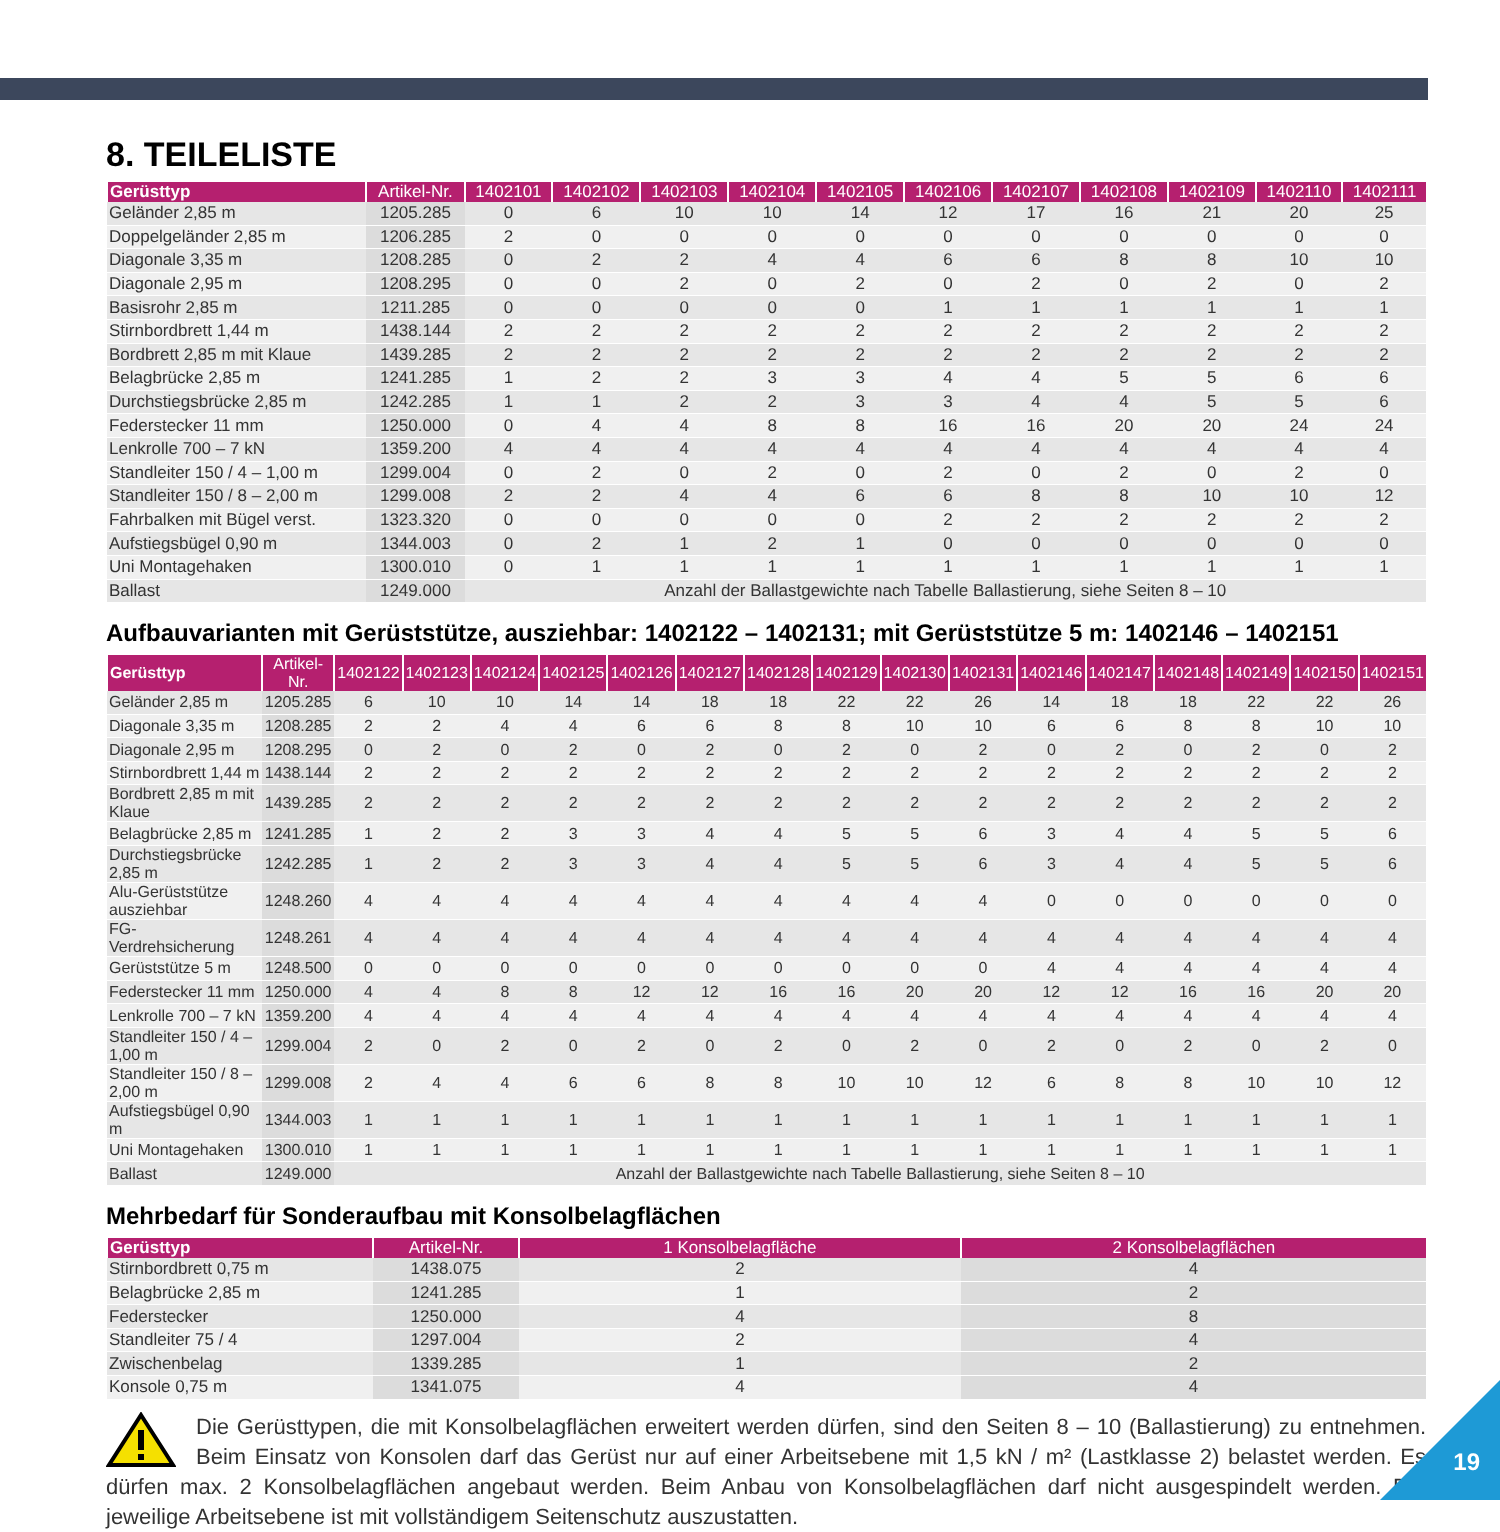8. TEILELISTE
| Gerüsttyp | Artikel-Nr. | 1402101 | 1402102 | 1402103 | 1402104 | 1402105 | 1402106 | 1402107 | 1402108 | 1402109 | 1402110 | 1402111 |
| --- | --- | --- | --- | --- | --- | --- | --- | --- | --- | --- | --- | --- |
| Geländer 2,85 m | 1205.285 | 0 | 6 | 10 | 10 | 14 | 12 | 17 | 16 | 21 | 20 | 25 |
| Doppelgeländer 2,85 m | 1206.285 | 2 | 0 | 0 | 0 | 0 | 0 | 0 | 0 | 0 | 0 | 0 |
| Diagonale 3,35 m | 1208.285 | 0 | 2 | 2 | 4 | 4 | 6 | 6 | 8 | 8 | 10 | 10 |
| Diagonale 2,95 m | 1208.295 | 0 | 0 | 2 | 0 | 2 | 0 | 2 | 0 | 2 | 0 | 2 |
| Basisrohr 2,85 m | 1211.285 | 0 | 0 | 0 | 0 | 0 | 1 | 1 | 1 | 1 | 1 | 1 |
| Stirnbordbrett 1,44 m | 1438.144 | 2 | 2 | 2 | 2 | 2 | 2 | 2 | 2 | 2 | 2 | 2 |
| Bordbrett 2,85 m mit Klaue | 1439.285 | 2 | 2 | 2 | 2 | 2 | 2 | 2 | 2 | 2 | 2 | 2 |
| Belagbrücke 2,85 m | 1241.285 | 1 | 2 | 2 | 3 | 3 | 4 | 4 | 5 | 5 | 6 | 6 |
| Durchstiegsbrücke 2,85 m | 1242.285 | 1 | 1 | 2 | 2 | 3 | 3 | 4 | 4 | 5 | 5 | 6 |
| Federstecker 11 mm | 1250.000 | 0 | 4 | 4 | 8 | 8 | 16 | 16 | 20 | 20 | 24 | 24 |
| Lenkrolle 700 – 7 kN | 1359.200 | 4 | 4 | 4 | 4 | 4 | 4 | 4 | 4 | 4 | 4 | 4 |
| Standleiter 150 / 4 – 1,00 m | 1299.004 | 0 | 2 | 0 | 2 | 0 | 2 | 0 | 2 | 0 | 2 | 0 |
| Standleiter 150 / 8 – 2,00 m | 1299.008 | 2 | 2 | 4 | 4 | 6 | 6 | 8 | 8 | 10 | 10 | 12 |
| Fahrbalken mit Bügel verst. | 1323.320 | 0 | 0 | 0 | 0 | 0 | 2 | 2 | 2 | 2 | 2 | 2 |
| Aufstiegsbügel 0,90 m | 1344.003 | 0 | 2 | 1 | 2 | 1 | 0 | 0 | 0 | 0 | 0 | 0 |
| Uni Montagehaken | 1300.010 | 0 | 1 | 1 | 1 | 1 | 1 | 1 | 1 | 1 | 1 | 1 |
| Ballast | 1249.000 | Anzahl der Ballastgewichte nach Tabelle Ballastierung, siehe Seiten 8 – 10 | | | | | | | | | | |
Aufbauvarianten mit Gerüststütze, ausziehbar: 1402122 – 1402131; mit Gerüststütze 5 m: 1402146 – 1402151
| Gerüsttyp | Artikel-Nr. | 1402122 | 1402123 | 1402124 | 1402125 | 1402126 | 1402127 | 1402128 | 1402129 | 1402130 | 1402131 | 1402146 | 1402147 | 1402148 | 1402149 | 1402150 | 1402151 |
| --- | --- | --- | --- | --- | --- | --- | --- | --- | --- | --- | --- | --- | --- | --- | --- | --- | --- |
| Geländer 2,85 m | 1205.285 | 6 | 10 | 10 | 14 | 14 | 18 | 18 | 22 | 22 | 26 | 14 | 18 | 18 | 22 | 22 | 26 |
| Diagonale 3,35 m | 1208.285 | 2 | 2 | 4 | 4 | 6 | 6 | 8 | 8 | 10 | 10 | 6 | 6 | 8 | 8 | 10 | 10 |
| Diagonale 2,95 m | 1208.295 | 0 | 2 | 0 | 2 | 0 | 2 | 0 | 2 | 0 | 2 | 0 | 2 | 0 | 2 | 0 | 2 |
| Stirnbordbrett 1,44 m | 1438.144 | 2 | 2 | 2 | 2 | 2 | 2 | 2 | 2 | 2 | 2 | 2 | 2 | 2 | 2 | 2 | 2 |
| Bordbrett 2,85 m mit Klaue | 1439.285 | 2 | 2 | 2 | 2 | 2 | 2 | 2 | 2 | 2 | 2 | 2 | 2 | 2 | 2 | 2 | 2 |
| Belagbrücke 2,85 m | 1241.285 | 1 | 2 | 2 | 3 | 3 | 4 | 4 | 5 | 5 | 6 | 3 | 4 | 4 | 5 | 5 | 6 |
| Durchstiegsbrücke 2,85 m | 1242.285 | 1 | 2 | 2 | 3 | 3 | 4 | 4 | 5 | 5 | 6 | 3 | 4 | 4 | 5 | 5 | 6 |
| Alu-Gerüststütze ausziehbar | 1248.260 | 4 | 4 | 4 | 4 | 4 | 4 | 4 | 4 | 4 | 4 | 0 | 0 | 0 | 0 | 0 | 0 |
| FG-Verdrehsicherung | 1248.261 | 4 | 4 | 4 | 4 | 4 | 4 | 4 | 4 | 4 | 4 | 4 | 4 | 4 | 4 | 4 | 4 |
| Gerüststütze 5 m | 1248.500 | 0 | 0 | 0 | 0 | 0 | 0 | 0 | 0 | 0 | 0 | 4 | 4 | 4 | 4 | 4 | 4 |
| Federstecker 11 mm | 1250.000 | 4 | 4 | 8 | 8 | 12 | 12 | 16 | 16 | 20 | 20 | 12 | 12 | 16 | 16 | 20 | 20 |
| Lenkrolle 700 – 7 kN | 1359.200 | 4 | 4 | 4 | 4 | 4 | 4 | 4 | 4 | 4 | 4 | 4 | 4 | 4 | 4 | 4 | 4 |
| Standleiter 150 / 4 – 1,00 m | 1299.004 | 2 | 0 | 2 | 0 | 2 | 0 | 2 | 0 | 2 | 0 | 2 | 0 | 2 | 0 | 2 | 0 |
| Standleiter 150 / 8 – 2,00 m | 1299.008 | 2 | 4 | 4 | 6 | 6 | 8 | 8 | 10 | 10 | 12 | 6 | 8 | 8 | 10 | 10 | 12 |
| Aufstiegsbügel 0,90 m | 1344.003 | 1 | 1 | 1 | 1 | 1 | 1 | 1 | 1 | 1 | 1 | 1 | 1 | 1 | 1 | 1 | 1 |
| Uni Montagehaken | 1300.010 | 1 | 1 | 1 | 1 | 1 | 1 | 1 | 1 | 1 | 1 | 1 | 1 | 1 | 1 | 1 | 1 |
| Ballast | 1249.000 | Anzahl der Ballastgewichte nach Tabelle Ballastierung, siehe Seiten 8 – 10 | | | | | | | | | | | | | | | |
Mehrbedarf für Sonderaufbau mit Konsolbelagflächen
| Gerüsttyp | Artikel-Nr. | 1 Konsolbelagfläche | 2 Konsolbelagflächen |
| --- | --- | --- | --- |
| Stirnbordbrett 0,75 m | 1438.075 | 2 | 4 |
| Belagbrücke 2,85 m | 1241.285 | 1 | 2 |
| Federstecker | 1250.000 | 4 | 8 |
| Standleiter 75 / 4 | 1297.004 | 2 | 4 |
| Zwischenbelag | 1339.285 | 1 | 2 |
| Konsole 0,75 m | 1341.075 | 4 | 4 |
Die Gerüsttypen, die mit Konsolbelagflächen erweitert werden dürfen, sind den Seiten 8 – 10 (Ballastierung) zu entnehmen. Beim Einsatz von Konsolen darf das Gerüst nur auf einer Arbeitsebene mit 1,5 kN / m² (Lastklasse 2) belastet werden. Es dürfen max. 2 Konsolbelagflächen angebaut werden. Beim Anbau von Konsolbelagflächen darf nicht ausgespindelt werden. Die jeweilige Arbeitsebene ist mit vollständigem Seitenschutz auszustatten.
19